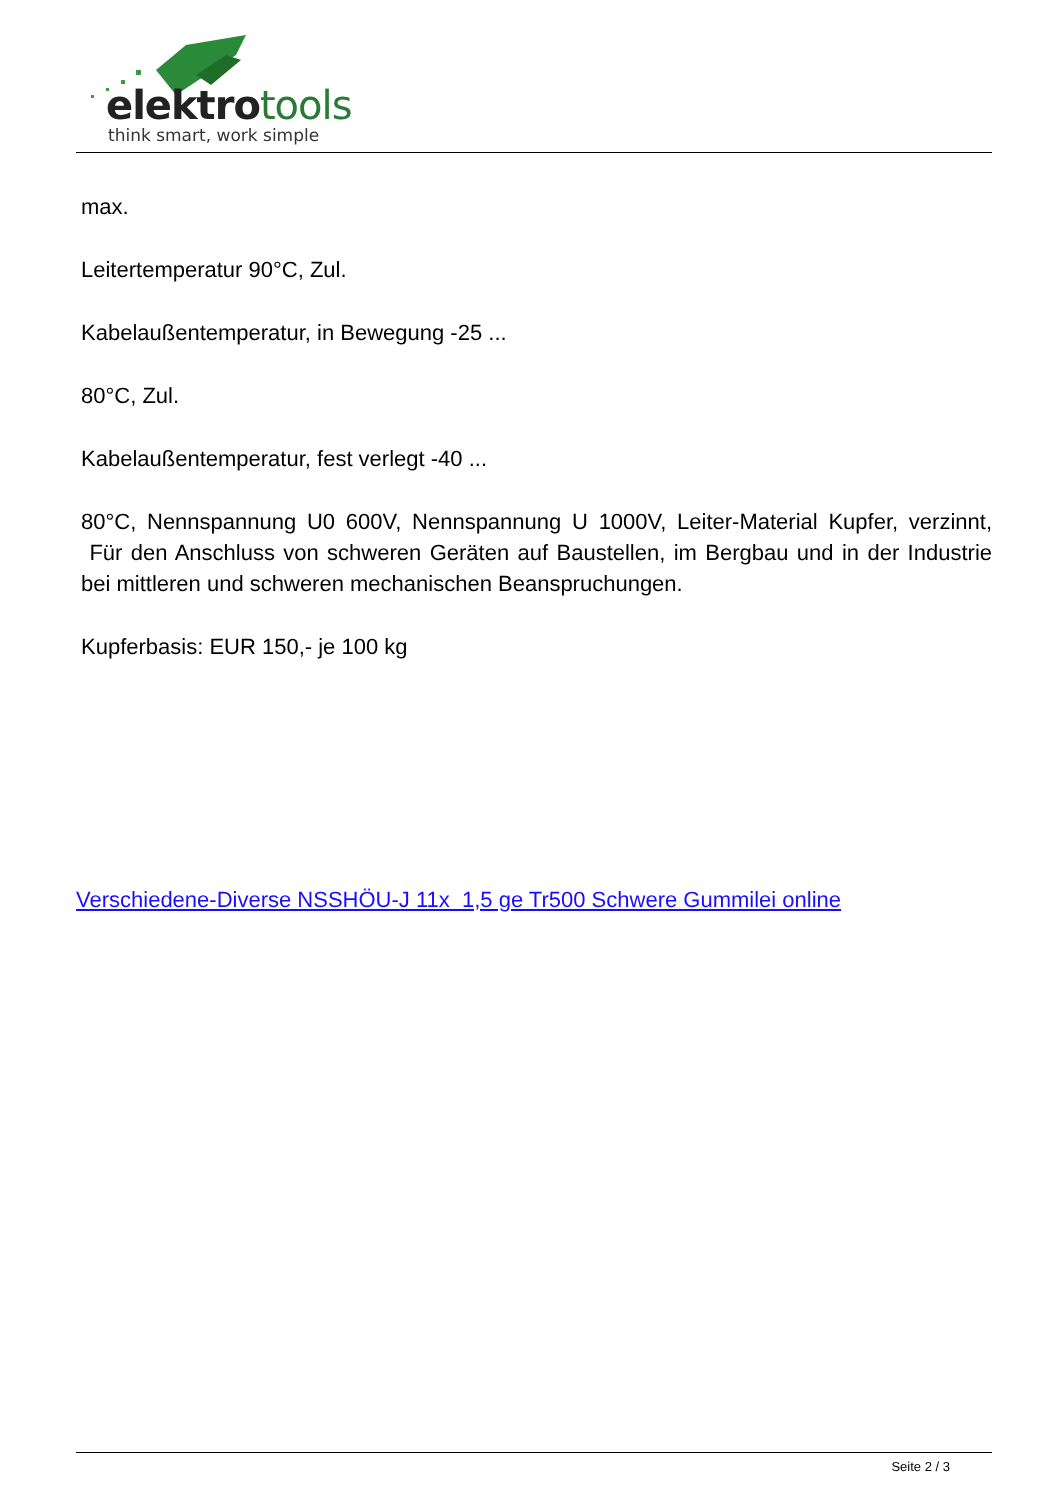elektrotools
think smart, work simple
max.
Leitertemperatur 90°C, Zul.
Kabelaußentemperatur, in Bewegung -25 ...
80°C, Zul.
Kabelaußentemperatur, fest verlegt -40 ...
80°C, Nennspannung U0 600V, Nennspannung U 1000V, Leiter-Material Kupfer, verzinnt, Für den Anschluss von schweren Geräten auf Baustellen, im Bergbau und in der Industrie bei mittleren und schweren mechanischen Beanspruchungen.
Kupferbasis: EUR 150,- je 100 kg
Verschiedene-Diverse NSSHÖU-J 11x 1,5 ge Tr500 Schwere Gummilei online
Seite 2 / 3